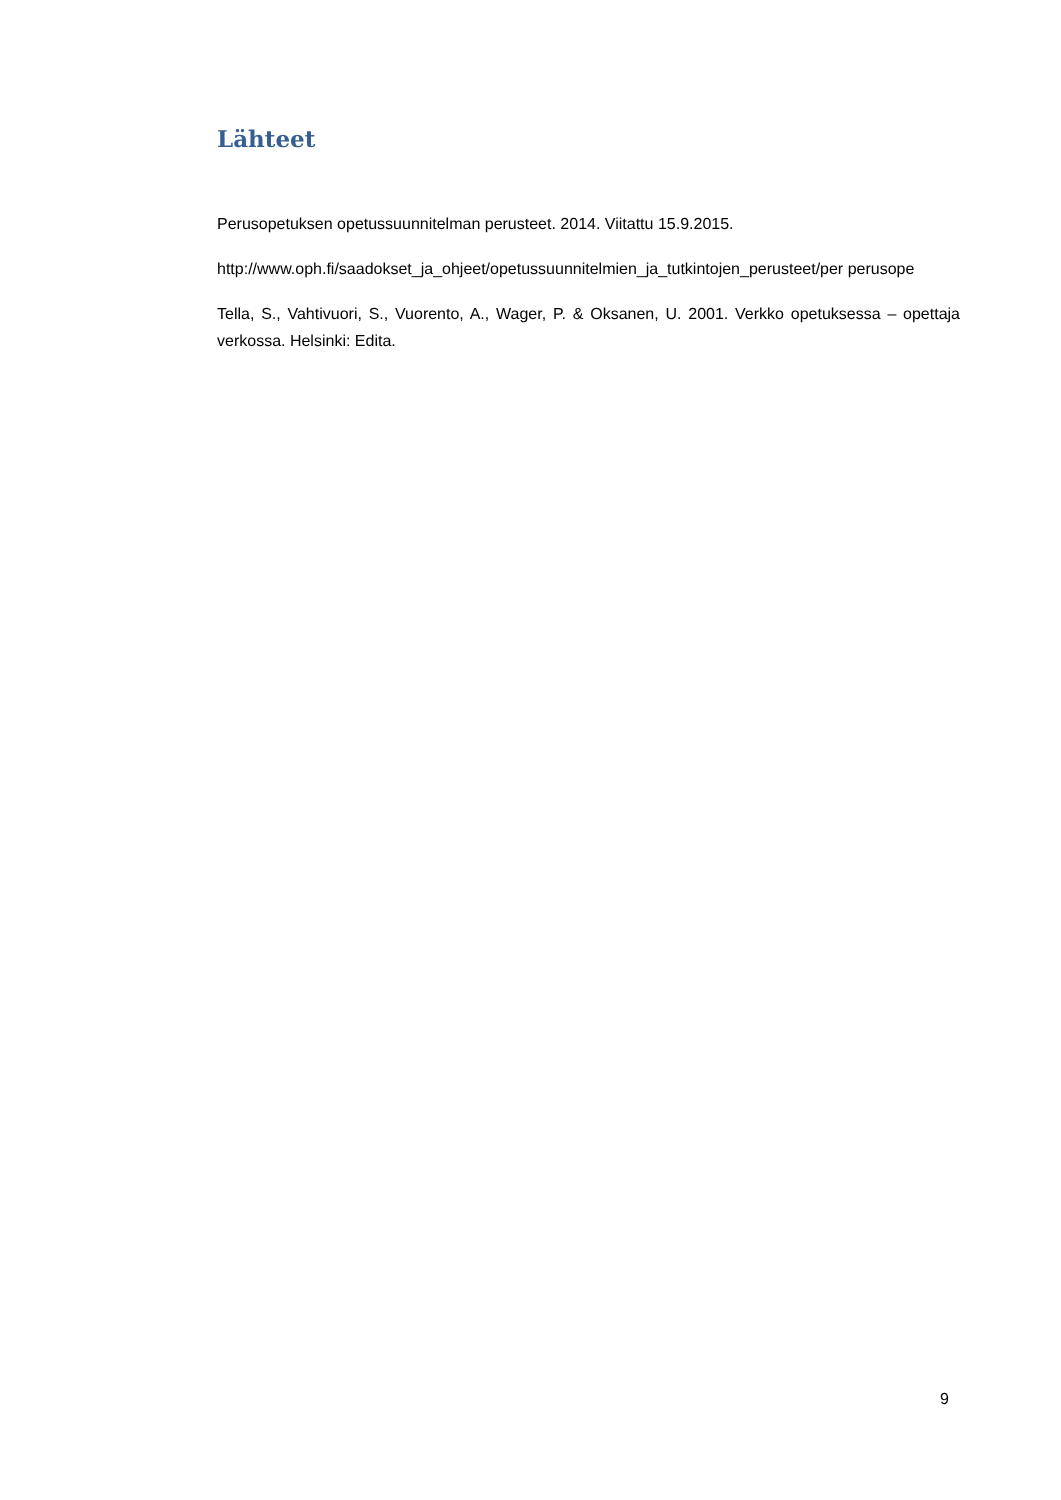Lähteet
Perusopetuksen opetussuunnitelman perusteet. 2014. Viitattu 15.9.2015.
http://www.oph.fi/saadokset_ja_ohjeet/opetussuunnitelmien_ja_tutkintojen_perusteet/per perusope
Tella, S., Vahtivuori, S., Vuorento, A., Wager, P. & Oksanen, U. 2001. Verkko opetuksessa – opettaja verkossa. Helsinki: Edita.
9